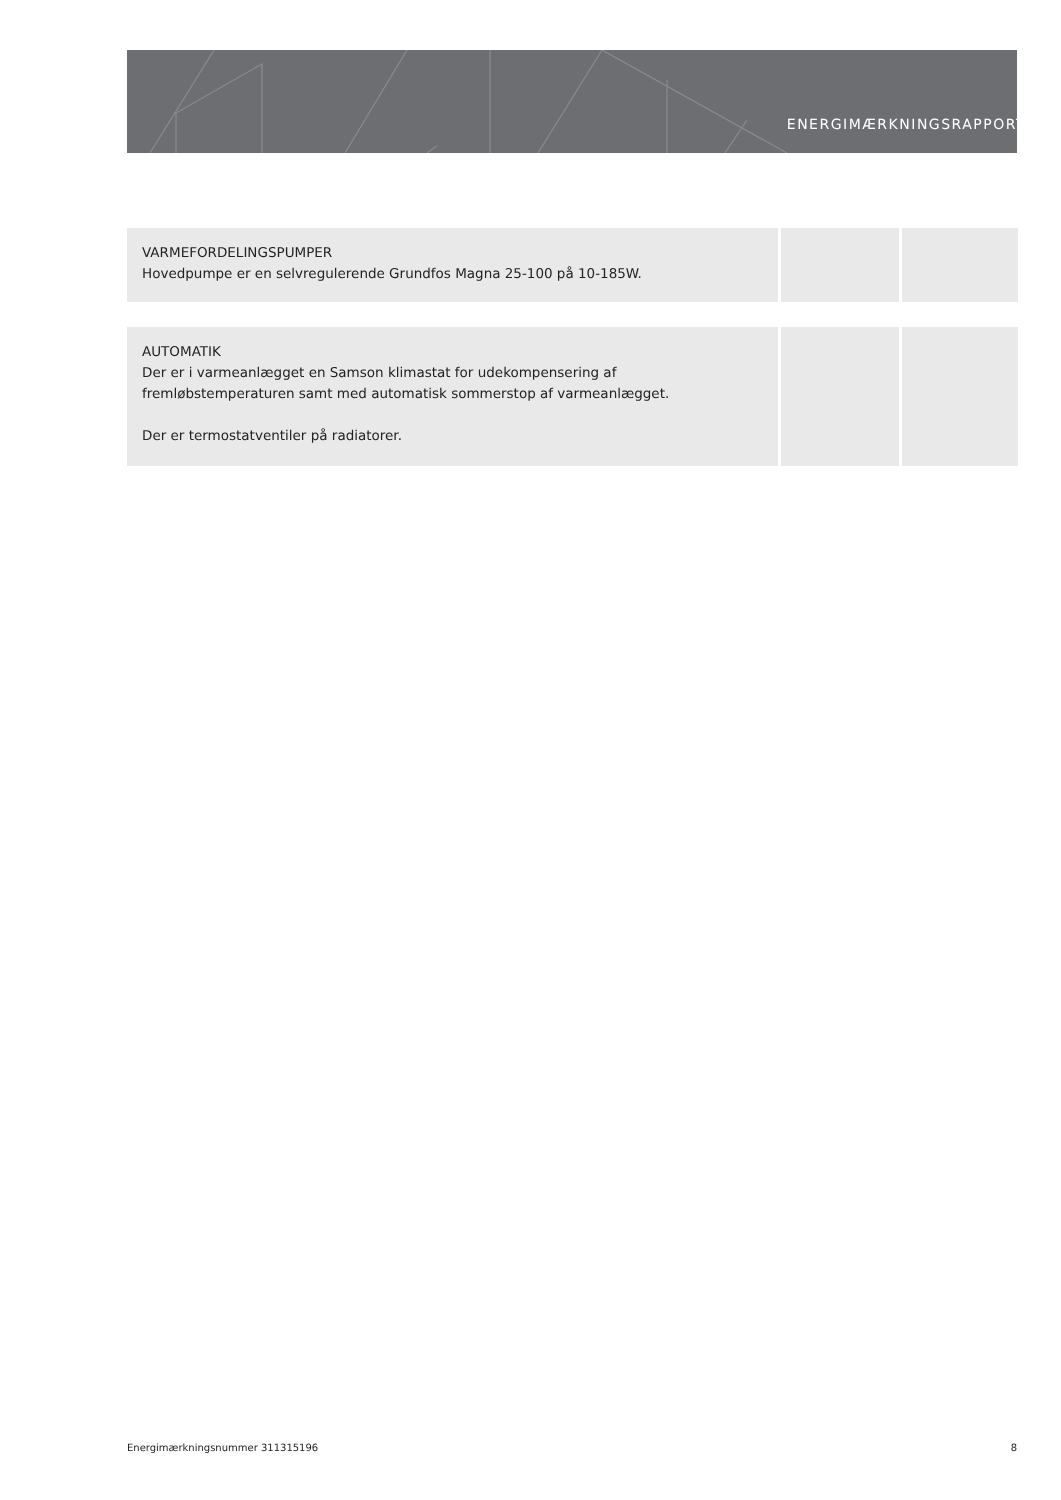ENERGIMÆRKNINGSRAPPORT
| VARMEFORDELINGSPUMPER Hovedpumpe er en selvregulerende Grundfos Magna 25-100 på 10-185W. | | |
| AUTOMATIK Der er i varmeanlægget en Samson klimastat for udekompensering af fremløbstemperaturen samt med automatisk sommerstop af varmeanlægget. Der er termostatventiler på radiatorer. | | |
Energimærkningsnummer 311315196 8